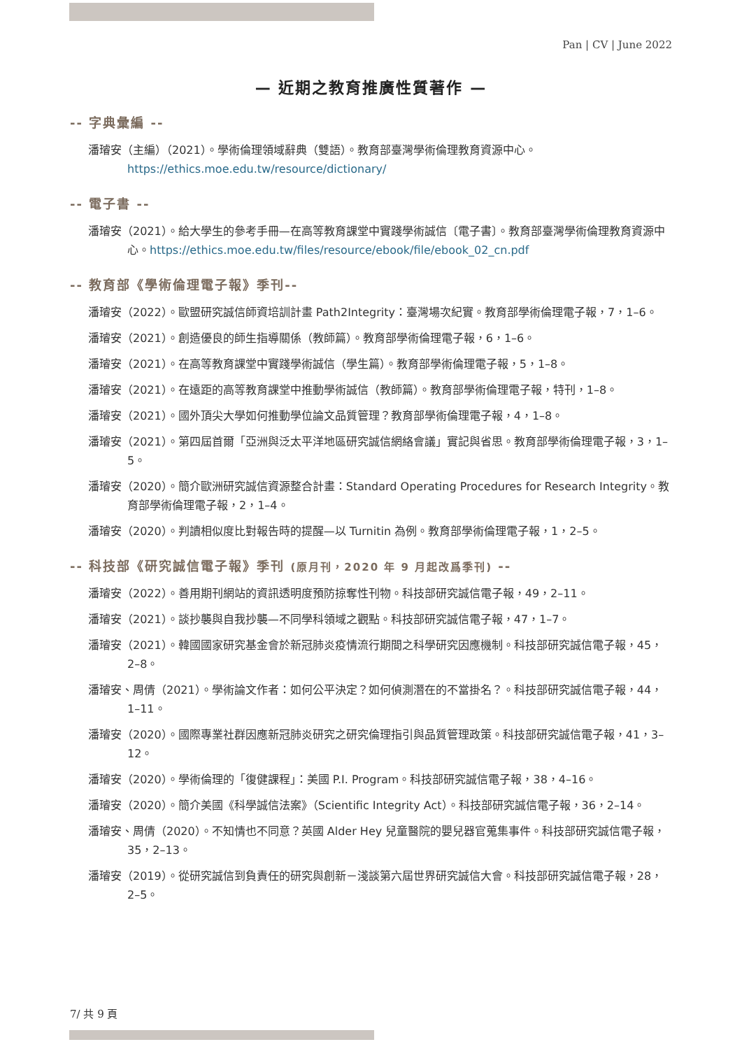Pan | CV | June 2022
— 近期之教育推廣性質著作 —
-- 字典彙編 --
潘璿安（主編）（2021）。學術倫理領域辭典（雙語）。教育部臺灣學術倫理教育資源中心。https://ethics.moe.edu.tw/resource/dictionary/
-- 電子書 --
潘璿安（2021）。給大學生的參考手冊—在高等教育課堂中實踐學術誠信〔電子書〕。教育部臺灣學術倫理教育資源中心。https://ethics.moe.edu.tw/files/resource/ebook/file/ebook_02_cn.pdf
-- 教育部《學術倫理電子報》季刊--
潘璿安（2022）。歐盟研究誠信師資培訓計畫 Path2Integrity：臺灣場次紀實。教育部學術倫理電子報，7，1–6。
潘璿安（2021）。創造優良的師生指導關係（教師篇）。教育部學術倫理電子報，6，1–6。
潘璿安（2021）。在高等教育課堂中實踐學術誠信（學生篇）。教育部學術倫理電子報，5，1–8。
潘璿安（2021）。在遠距的高等教育課堂中推動學術誠信（教師篇）。教育部學術倫理電子報，特刊，1–8。
潘璿安（2021）。國外頂尖大學如何推動學位論文品質管理？教育部學術倫理電子報，4，1–8。
潘璿安（2021）。第四屆首爾「亞洲與泛太平洋地區研究誠信網絡會議」實記與省思。教育部學術倫理電子報，3，1–5。
潘璿安（2020）。簡介歐洲研究誠信資源整合計畫：Standard Operating Procedures for Research Integrity。教育部學術倫理電子報，2，1–4。
潘璿安（2020）。判讀相似度比對報告時的提醒—以 Turnitin 為例。教育部學術倫理電子報，1，2–5。
-- 科技部《研究誠信電子報》季刊 (原月刊，2020 年 9 月起改爲季刊) --
潘璿安（2022）。善用期刊網站的資訊透明度預防掠奪性刊物。科技部研究誠信電子報，49，2–11。
潘璿安（2021）。談抄襲與自我抄襲—不同學科領域之觀點。科技部研究誠信電子報，47，1–7。
潘璿安（2021）。韓國國家研究基金會於新冠肺炎疫情流行期間之科學研究因應機制。科技部研究誠信電子報，45，2–8。
潘璿安、周倩（2021）。學術論文作者：如何公平決定？如何偵測潛在的不當掛名？。科技部研究誠信電子報，44，1–11。
潘璿安（2020）。國際專業社群因應新冠肺炎研究之研究倫理指引與品質管理政策。科技部研究誠信電子報，41，3–12。
潘璿安（2020）。學術倫理的「復健課程」：美國 P.I. Program。科技部研究誠信電子報，38，4–16。
潘璿安（2020）。簡介美國《科學誠信法案》（Scientific Integrity Act）。科技部研究誠信電子報，36，2–14。
潘璿安、周倩（2020）。不知情也不同意？英國 Alder Hey 兒童醫院的嬰兒器官蒐集事件。科技部研究誠信電子報，35，2–13。
潘璿安（2019）。從研究誠信到負責任的研究與創新－淺談第六屆世界研究誠信大會。科技部研究誠信電子報，28，2–5。
7/ 共 9 頁